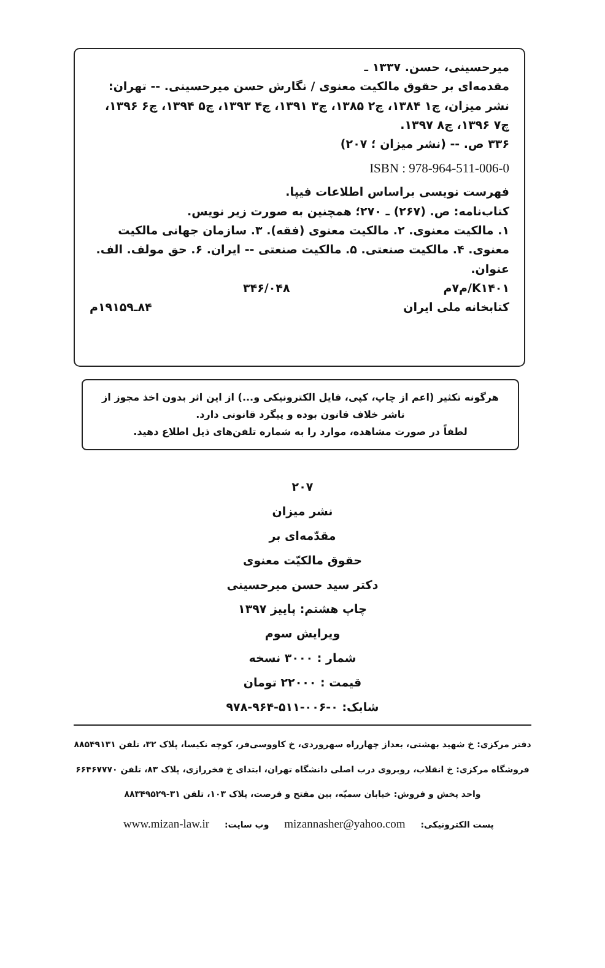میرحسینی، حسن. ۱۳۳۷ ـ
مقدمه‌ای بر حقوق مالکیت معنوی / نگارش حسن میرحسینی. -- تهران: نشر میزان، چ۱ ۱۳۸۴، چ۲ ۱۳۸۵، چ۳ ۱۳۹۱، چ۴ ۱۳۹۳، چ۵ ۱۳۹۴، چ۶ ۱۳۹۶، چ۷ ۱۳۹۶، چ۸ ۱۳۹۷.
۳۳۶ ص. -- (نشر میزان ؛ ۲۰۷)
ISBN : 978-964-511-006-0
فهرست نویسی براساس اطلاعات فیپا.
کتاب‌نامه: ص. (۲۶۷) ـ ۲۷۰؛ همچنین به صورت زیر نویس.
۱. مالکیت معنوی. ۲. مالکیت معنوی (فقه). ۳. سازمان جهانی مالکیت معنوی. ۴. مالکیت صنعتی. ۵. مالکیت صنعتی -- ایران. ۶. حق مولف. الف. عنوان.
K۱۴۰۱/م۷م ۳۴۶/۰۴۸
کتابخانه ملی ایران ۸۴ـ۱۹۱۵۹م
هرگونه تکثیر (اعم از چاپ، کپی، فایل الکترونیکی و...) از این اثر بدون اخذ مجوز از ناشر خلاف قانون بوده و پیگرد قانونی دارد.
لطفاً در صورت مشاهده، موارد را به شماره تلفن‌های ذیل اطلاع دهید.
۲۰۷
نشر میزان
مقدّمه‌ای بر
حقوق مالکیّت معنوی
دکتر سید حسن میرحسینی
چاپ هشتم: پاییز ۱۳۹۷
ویرایش سوم
شمار : ۳۰۰۰ نسخه
قیمت : ۲۲۰۰۰ تومان
شابک: ۰-۰۰۶-۵۱۱-۹۶۴-۹۷۸
دفتر مرکزی: خ شهید بهشتی، بعداز چهارراه سهروردی، خ کاووسی‌فر، کوچه نکیسا، پلاک ۳۲، تلفن ۸۸۵۴۹۱۳۱
فروشگاه مرکزی: خ انقلاب، روبروی درب اصلی دانشگاه تهران، ابتدای خ فخررازی، پلاک ۸۳، تلفن ۶۶۴۶۷۷۷۰
واحد پخش و فروش: خیابان سمیّه، بین مفتح و فرصت، پلاک ۱۰۳، تلفن ۳۱-۸۸۳۴۹۵۲۹
پست الکترونیکی: mizannasher@yahoo.com وب سایت: www.mizan-law.ir